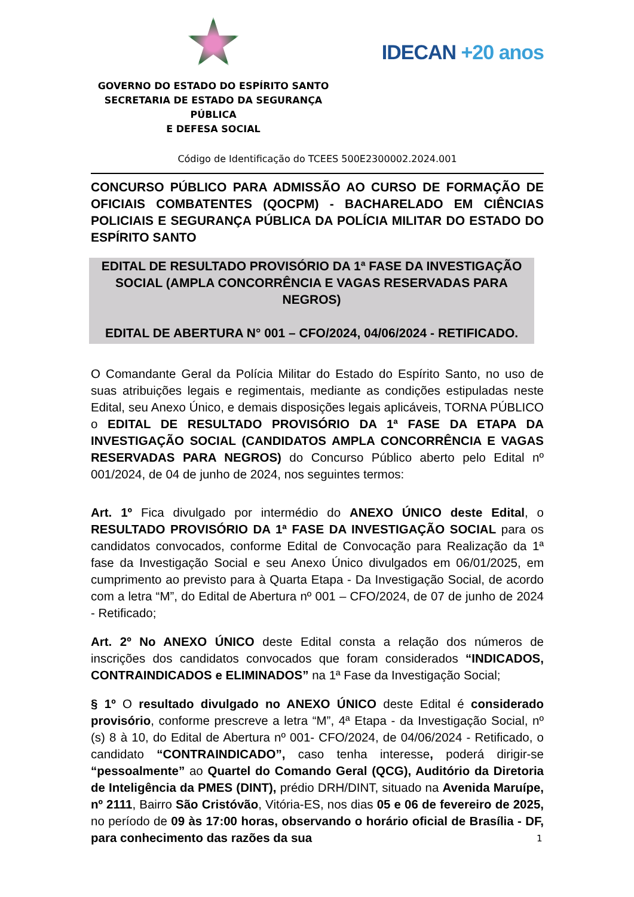GOVERNO DO ESTADO DO ESPÍRITO SANTO
SECRETARIA DE ESTADO DA SEGURANÇA PÚBLICA
E DEFESA SOCIAL
IDECAN +20 anos
Código de Identificação do TCEES 500E2300002.2024.001
CONCURSO PÚBLICO PARA ADMISSÃO AO CURSO DE FORMAÇÃO DE OFICIAIS COMBATENTES (QOCPM) - BACHARELADO EM CIÊNCIAS POLICIAIS E SEGURANÇA PÚBLICA DA POLÍCIA MILITAR DO ESTADO DO ESPÍRITO SANTO
EDITAL DE RESULTADO PROVISÓRIO DA 1ª FASE DA INVESTIGAÇÃO SOCIAL (AMPLA CONCORRÊNCIA E VAGAS RESERVADAS PARA NEGROS)
EDITAL DE ABERTURA N° 001 – CFO/2024, 04/06/2024 - RETIFICADO.
O Comandante Geral da Polícia Militar do Estado do Espírito Santo, no uso de suas atribuições legais e regimentais, mediante as condições estipuladas neste Edital, seu Anexo Único, e demais disposições legais aplicáveis, TORNA PÚBLICO o EDITAL DE RESULTADO PROVISÓRIO DA 1ª FASE DA ETAPA DA INVESTIGAÇÃO SOCIAL (CANDIDATOS AMPLA CONCORRÊNCIA E VAGAS RESERVADAS PARA NEGROS) do Concurso Público aberto pelo Edital nº 001/2024, de 04 de junho de 2024, nos seguintes termos:
Art. 1º Fica divulgado por intermédio do ANEXO ÚNICO deste Edital, o RESULTADO PROVISÓRIO DA 1ª FASE DA INVESTIGAÇÃO SOCIAL para os candidatos convocados, conforme Edital de Convocação para Realização da 1ª fase da Investigação Social e seu Anexo Único divulgados em 06/01/2025, em cumprimento ao previsto para à Quarta Etapa - Da Investigação Social, de acordo com a letra “M”, do Edital de Abertura nº 001 – CFO/2024, de 07 de junho de 2024 - Retificado;
Art. 2º No ANEXO ÚNICO deste Edital consta a relação dos números de inscrições dos candidatos convocados que foram considerados “INDICADOS, CONTRAINDICADOS e ELIMINADOS” na 1ª Fase da Investigação Social;
§ 1º O resultado divulgado no ANEXO ÚNICO deste Edital é considerado provisório, conforme prescreve a letra “M”, 4ª Etapa - da Investigação Social, nº (s) 8 à 10, do Edital de Abertura nº 001- CFO/2024, de 04/06/2024 - Retificado, o candidato “CONTRAINDICADO”, caso tenha interesse, poderá dirigir-se “pessoalmente” ao Quartel do Comando Geral (QCG), Auditório da Diretoria de Inteligência da PMES (DINT), prédio DRH/DINT, situado na Avenida Maruípe, nº 2111, Bairro São Cristóvão, Vitória-ES, nos dias 05 e 06 de fevereiro de 2025, no período de 09 às 17:00 horas, observando o horário oficial de Brasília - DF, para conhecimento das razões da sua
1